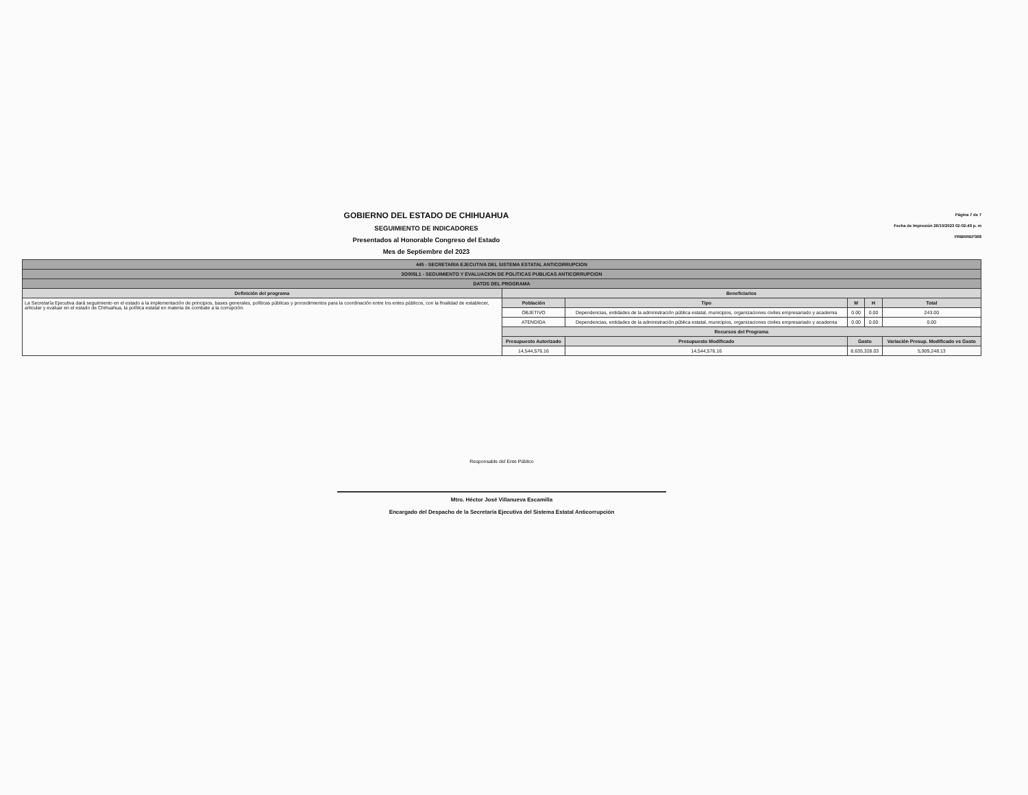GOBIERNO DEL ESTADO DE CHIHUAHUA
SEGUIMIENTO DE INDICADORES
Presentados al Honorable Congreso del Estado
Mes de Septiembre del 2023
Página 7 de 7
Fecha de Impresión 26/10/2023 02:02:49 p. m
PRBRREP368
| 445 - SECRETARIA EJECUTIVA DEL SISTEMA ESTATAL ANTICORRUPCION | | | | | | |
| 3O005L1 - SEGUIMIENTO Y EVALUACION DE POLITICAS PUBLICAS ANTICORRUPCION | | | | | | |
| DATOS DEL PROGRAMA | | | | | | |
| Definición del programa | Beneficiarios | | | | | |
| La Secretaría Ejecutiva dará seguimiento en el estado a la implementación de principios, bases generales, políticas públicas y procedimientos para la coordinación entre los entes públicos, con la finalidad de establecer, articular y evaluar en el estado de Chihuahua, la política estatal en materia de combate a la corrupción. | Población | Tipo | | M | H | Total |
| | OBJETIVO | Dependencias, entidades de la administración pública estatal, municipios, organizaciones civiles empresariado y academia | | 0.00 | 0.00 | 243.00 |
| | ATENDIDA | Dependencias, entidades de la administración pública estatal, municipios, organizaciones civiles empresariado y academia | | 0.00 | 0.00 | 0.00 |
| | Recursos del Programa | | | | | |
| | Presupuesto Autorizado | | Presupuesto Modificado | Gasto | | Variación Presup. Modificado vs Gasto |
| | 14,544,576.16 | | 14,544,576.16 | 8,635,328.03 | | 5,909,248.13 |
Responsable del Ente Público
Mtro. Héctor José Villanueva Escamilla
Encargado del Despacho de la Secretaría Ejecutiva del Sistema Estatal Anticorrupción